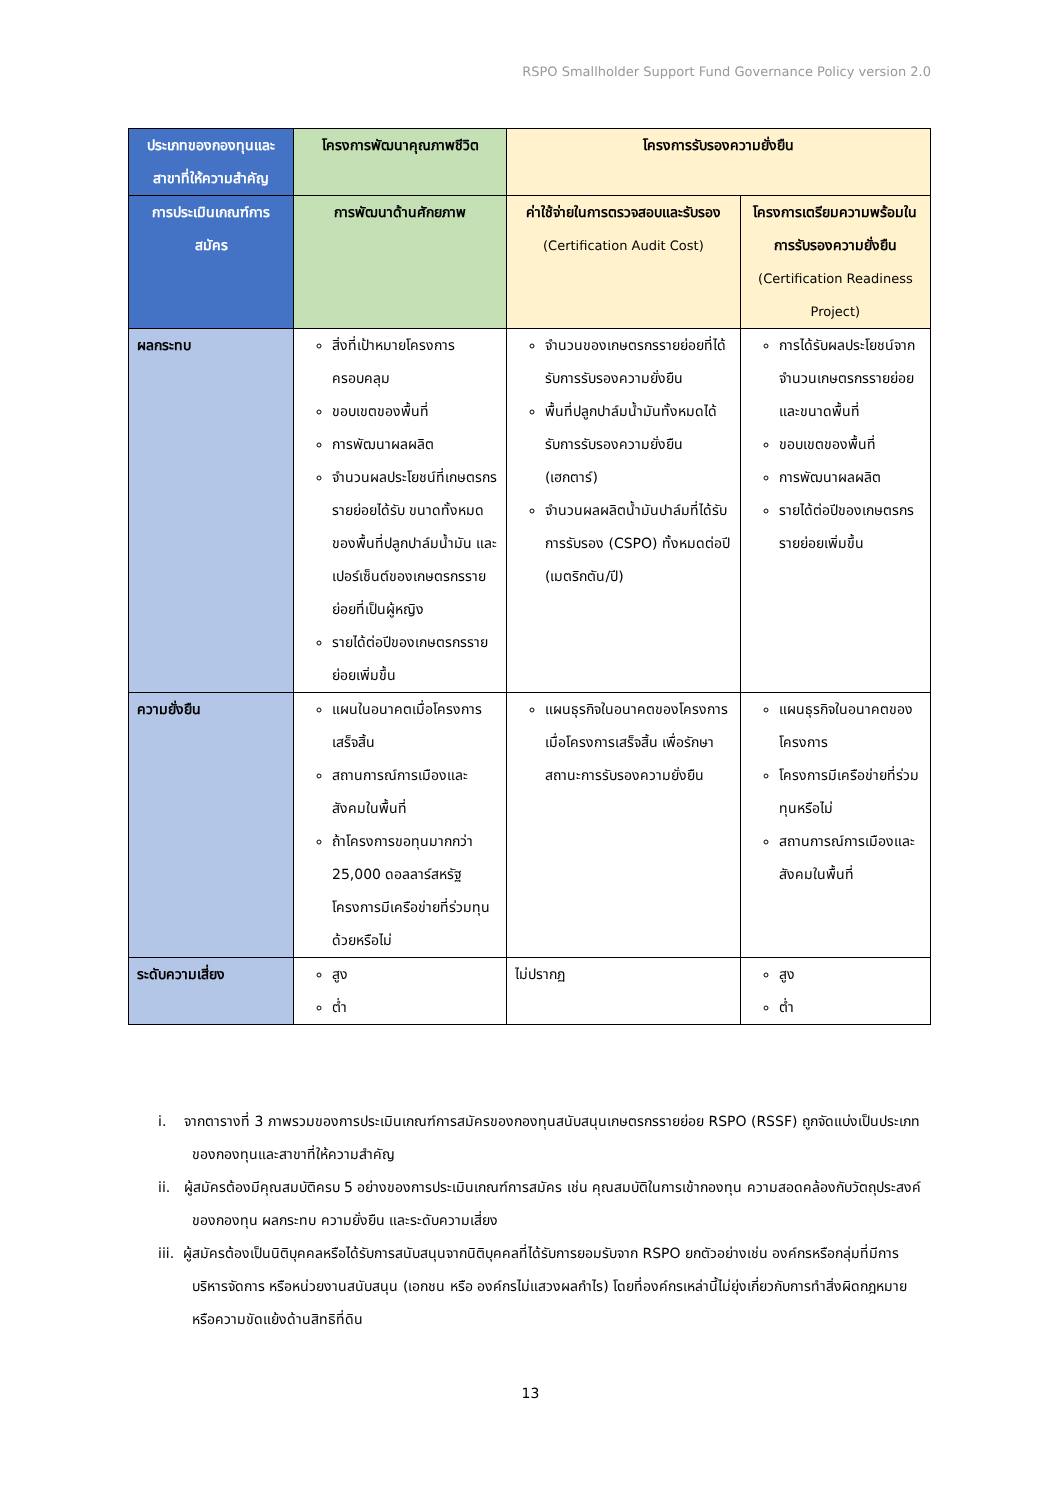RSPO Smallholder Support Fund Governance Policy version 2.0
| ประเภทของกองทุนและสาขาที่ให้ความสำคัญ | โครงการพัฒนาคุณภาพชีวิต | โครงการรับรองความยั่งยืน | |
| --- | --- | --- | --- |
| การประเมินเกณฑ์การสมัคร | การพัฒนาด้านศักยภาพ | ค่าใช้จ่ายในการตรวจสอบและรับรอง (Certification Audit Cost) | โครงการเตรียมความพร้อมในการรับรองความยั่งยืน (Certification Readiness Project) |
| ผลกระทบ | สิ่งที่เป้าหมายโครงการครอบคลุม ขอบเขตของพื้นที่ การพัฒนาผลผลิต จำนวนผลประโยชน์ที่เกษตรกรรายย่อยได้รับ ขนาดทั้งหมดของพื้นที่ปลูกปาล์มน้ำมัน และเปอร์เซ็นต์ของเกษตรกรรายย่อยที่เป็นผู้หญิง รายได้ต่อปีของเกษตรกรรายย่อยเพิ่มขึ้น | จำนวนของเกษตรกรรายย่อยที่ได้รับการรับรองความยั่งยืน พื้นที่ปลูกปาล์มน้ำมันทั้งหมดได้รับการรับรองความยั่งยืน (เฮกตาร์) จำนวนผลผลิตน้ำมันปาล์มที่ได้รับการรับรอง (CSPO) ทั้งหมดต่อปี (เมตริกตัน/ปี) | การได้รับผลประโยชน์จากจำนวนเกษตรกรรายย่อยและขนาดพื้นที่ ขอบเขตของพื้นที่ การพัฒนาผลผลิต รายได้ต่อปีของเกษตรกรรายย่อยเพิ่มขึ้น |
| ความยั่งยืน | แผนในอนาคตเมื่อโครงการเสร็จสิ้น สถานการณ์การเมืองและสังคมในพื้นที่ ถ้าโครงการขอทุนมากกว่า 25,000 ดอลลาร์สหรัฐ โครงการมีเครือข่ายที่ร่วมทุนด้วยหรือไม่ | แผนธุรกิจในอนาคตของโครงการเมื่อโครงการเสร็จสิ้น เพื่อรักษาสถานะการรับรองความยั่งยืน | แผนธุรกิจในอนาคตของโครงการ โครงการมีเครือข่ายที่ร่วมทุนหรือไม่ สถานการณ์การเมืองและสังคมในพื้นที่ |
| ระดับความเสี่ยง | สูง ต่ำ | ไม่ปรากฏ | สูง ต่ำ |
i. จากตารางที่ 3 ภาพรวมของการประเมินเกณฑ์การสมัครของกองทุนสนับสนุนเกษตรกรรายย่อย RSPO (RSSF) ถูกจัดแบ่งเป็นประเภทของกองทุนและสาขาที่ให้ความสำคัญ
ii. ผู้สมัครต้องมีคุณสมบัติครบ 5 อย่างของการประเมินเกณฑ์การสมัคร เช่น คุณสมบัติในการเข้ากองทุน ความสอดคล้องกับวัตถุประสงค์ของกองทุน ผลกระทบ ความยั่งยืน และระดับความเสี่ยง
iii. ผู้สมัครต้องเป็นนิติบุคคลหรือได้รับการสนับสนุนจากนิติบุคคลที่ได้รับการยอมรับจาก RSPO ยกตัวอย่างเช่น องค์กรหรือกลุ่มที่มีการบริหารจัดการ หรือหน่วยงานสนับสนุน (เอกชน หรือ องค์กรไม่แสวงผลกำไร) โดยที่องค์กรเหล่านี้ไม่ยุ่งเกี่ยวกับการทำสิ่งผิดกฎหมาย หรือความขัดแย้งด้านสิทธิที่ดิน
13